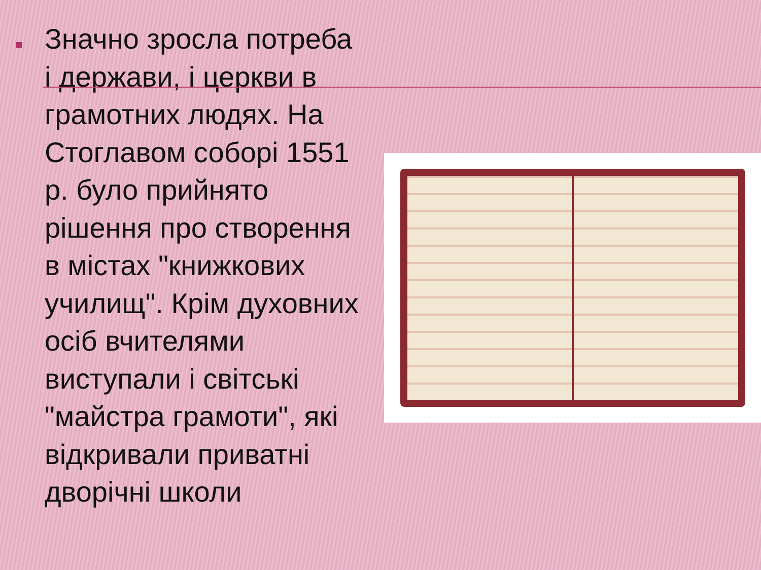■
Значно зросла потреба і держави, і церкви в грамотних людях. На Стоглавом соборі 1551 р. було прийнято рішення про створення в містах "книжкових училищ". Крім духовних осіб вчителями виступали і світські "майстра грамоти", які відкривали приватні дворічні школи